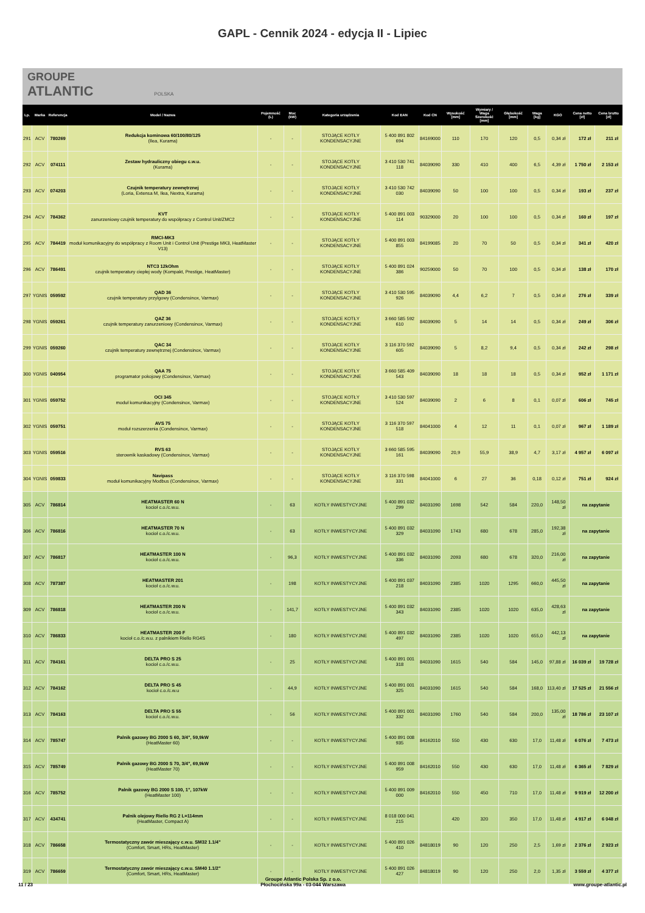GAPL - Cennik 2024 - edycja II - Lipiec
GROUPE
ATLANTIC POLSKA
| Lp. | Marka | Referencja | Model / Nazwa | Pojemność (L) | Moc (kW) | Kategoria urządzenia | Kod EAN | Kod CN | Wysokość [mm] | Wymiary / Waga Szerokość [mm] | Głębokość [mm] | Waga [kg] | KGO | Cena netto [zł] | Cena brutto [zł] |
| --- | --- | --- | --- | --- | --- | --- | --- | --- | --- | --- | --- | --- | --- | --- | --- |
| 291 | ACV | 780269 | Redukcja kominowa 60/100/80/125 (Ilea, Kurama) | - | - | STOJĄCE KOTŁY KONDENSACYJNE | 5 400 891 802 694 | 84169000 | 110 | 170 | 120 | 0,5 | 0,34 zł | 172 zł | 211 zł |
| 292 | ACV | 074111 | Zestaw hydrauliczny obiegu c.w.u. (Kurama) | - | - | STOJĄCE KOTŁY KONDENSACYJNE | 3 410 530 741 118 | 84039090 | 330 | 410 | 400 | 6,5 | 4,39 zł | 1 750 zł | 2 153 zł |
| 293 | ACV | 074203 | Czujnik temperatury zewnętrznej (Loria, Extensa M, Ilea, Nextra, Kurama) | - | - | STOJĄCE KOTŁY KONDENSACYJNE | 3 410 530 742 030 | 84039090 | 50 | 100 | 100 | 0,5 | 0,34 zł | 193 zł | 237 zł |
| 294 | ACV | 784362 | KVT zanurzeniowy czujnik temperatury do współpracy z Control Unit/ZMC2 | - | - | STOJĄCE KOTŁY KONDENSACYJNE | 5 400 891 003 114 | 90329000 | 20 | 100 | 100 | 0,5 | 0,34 zł | 160 zł | 197 zł |
| 295 | ACV | 784419 | RMCI-MK3 moduł komunikacyjny do współpracy z Room Unit i Control Unit (Prestige MK3, HeatMaster V13) | - | - | STOJĄCE KOTŁY KONDENSACYJNE | 5 400 891 003 855 | 84199085 | 20 | 70 | 50 | 0,5 | 0,34 zł | 341 zł | 420 zł |
| 296 | ACV | 786491 | NTC3 12kOhm czujnik temperatury ciepłej wody (Kompakt, Prestige, HeatMaster) | - | - | STOJĄCE KOTŁY KONDENSACYJNE | 5 400 891 024 386 | 90259000 | 50 | 70 | 100 | 0,5 | 0,34 zł | 138 zł | 170 zł |
| 297 | YGNIS | 059592 | QAD 36 czujnik temperatury przylgowy (Condensinox, Varmax) | - | - | STOJĄCE KOTŁY KONDENSACYJNE | 3 410 530 595 926 | 84039090 | 4,4 | 6,2 | 7 | 0,5 | 0,34 zł | 276 zł | 339 zł |
| 298 | YGNIS | 059261 | QAZ 36 czujnik temperatury zanurzeniowy (Condensinox, Varmax) | - | - | STOJĄCE KOTŁY KONDENSACYJNE | 3 660 585 592 610 | 84039090 | 5 | 14 | 14 | 0,5 | 0,34 zł | 249 zł | 306 zł |
| 299 | YGNIS | 059260 | QAC 34 czujnik temperatury zewnętrznej (Condensinox, Varmax) | - | - | STOJĄCE KOTŁY KONDENSACYJNE | 3 116 370 592 605 | 84039090 | 5 | 8,2 | 9,4 | 0,5 | 0,34 zł | 242 zł | 298 zł |
| 300 | YGNIS | 040954 | QAA 75 programator pokojowy (Condensinox, Varmax) | - | - | STOJĄCE KOTŁY KONDENSACYJNE | 3 660 585 409 543 | 84039090 | 18 | 18 | 18 | 0,5 | 0,34 zł | 952 zł | 1 171 zł |
| 301 | YGNIS | 059752 | OCI 345 moduł komunikacyjny (Condensinox, Varmax) | - | - | STOJĄCE KOTŁY KONDENSACYJNE | 3 410 530 597 524 | 84039090 | 2 | 6 | 8 | 0,1 | 0,07 zł | 606 zł | 745 zł |
| 302 | YGNIS | 059751 | AVS 75 moduł rozszerzenia (Condensinox, Varmax) | - | - | STOJĄCE KOTŁY KONDENSACYJNE | 3 116 370 597 518 | 84041000 | 4 | 12 | 11 | 0,1 | 0,07 zł | 967 zł | 1 189 zł |
| 303 | YGNIS | 059516 | RVS 63 sterownik kaskadowy (Condensinox, Varmax) | - | - | STOJĄCE KOTŁY KONDENSACYJNE | 3 660 585 595 161 | 84039090 | 20,9 | 55,9 | 38,9 | 4,7 | 3,17 zł | 4 957 zł | 6 097 zł |
| 304 | YGNIS | 059833 | Navipass moduł komunikacyjny Modbus (Condensinox, Varmax) | - | - | STOJĄCE KOTŁY KONDENSACYJNE | 3 116 370 598 331 | 84041000 | 6 | 27 | 36 | 0,18 | 0,12 zł | 751 zł | 924 zł |
| 305 | ACV | 786814 | HEATMASTER 60 N kocioł c.o./c.w.u. | - | 63 | KOTŁY INWESTYCYJNE | 5 400 891 032 299 | 84031090 | 1698 | 542 | 584 | 220,0 | 148,50 zł | na zapytanie | |
| 306 | ACV | 786816 | HEATMASTER 70 N kocioł c.o./c.w.u. | - | 63 | KOTŁY INWESTYCYJNE | 5 400 891 032 329 | 84031090 | 1743 | 680 | 678 | 285,0 | 192,38 zł | na zapytanie | |
| 307 | ACV | 786817 | HEATMASTER 100 N kocioł c.o./c.w.u. | - | 96,3 | KOTŁY INWESTYCYJNE | 5 400 891 032 336 | 84031090 | 2093 | 680 | 678 | 320,0 | 216,00 zł | na zapytanie | |
| 308 | ACV | 787387 | HEATMASTER 201 kocioł c.o./c.w.u. | - | 198 | KOTŁY INWESTYCYJNE | 5 400 891 037 218 | 84031090 | 2385 | 1020 | 1295 | 660,0 | 445,50 zł | na zapytanie | |
| 309 | ACV | 786818 | HEATMASTER 200 N kocioł c.o./c.w.u. | - | 141,7 | KOTŁY INWESTYCYJNE | 5 400 891 032 343 | 84031090 | 2385 | 1020 | 1020 | 635,0 | 428,63 zł | na zapytanie | |
| 310 | ACV | 786833 | HEATMASTER 200 F kocioł c.o./c.w.u. z palnikiem Riello RG4S | - | 180 | KOTŁY INWESTYCYJNE | 5 400 891 032 497 | 84031090 | 2385 | 1020 | 1020 | 655,0 | 442,13 zł | na zapytanie | |
| 311 | ACV | 784161 | DELTA PRO S 25 kocioł c.o./c.w.u. | - | 25 | KOTŁY INWESTYCYJNE | 5 400 891 001 318 | 84031090 | 1615 | 540 | 584 | 145,0 | 97,88 zł | 16 039 zł | 19 728 zł |
| 312 | ACV | 784162 | DELTA PRO S 45 kocioł c.o./c.w.u | - | 44,9 | KOTŁY INWESTYCYJNE | 5 400 891 001 325 | 84031090 | 1615 | 540 | 584 | 168,0 | 113,40 zł | 17 525 zł | 21 556 zł |
| 313 | ACV | 784163 | DELTA PRO S 55 kocioł c.o./c.w.u. | - | 56 | KOTŁY INWESTYCYJNE | 5 400 891 001 332 | 84031090 | 1760 | 540 | 584 | 200,0 | 135,00 zł | 18 786 zł | 23 107 zł |
| 314 | ACV | 785747 | Palnik gazowy BG 2000 S 60, 3/4", 59,9kW (HeatMaster 60) | - | - | KOTŁY INWESTYCYJNE | 5 400 891 008 935 | 84162010 | 550 | 430 | 630 | 17,0 | 11,48 zł | 6 076 zł | 7 473 zł |
| 315 | ACV | 785749 | Palnik gazowy BG 2000 S 70, 3/4", 69,9kW (HeatMaster 70) | - | - | KOTŁY INWESTYCYJNE | 5 400 891 008 959 | 84162010 | 550 | 430 | 630 | 17,0 | 11,48 zł | 6 365 zł | 7 829 zł |
| 316 | ACV | 785752 | Palnik gazowy BG 2000 S 100, 1", 107kW (HeatMaster 100) | - | - | KOTŁY INWESTYCYJNE | 5 400 891 009 000 | 84162010 | 550 | 450 | 710 | 17,0 | 11,48 zł | 9 919 zł | 12 200 zł |
| 317 | ACV | 434741 | Palnik olejowy Riello RG 2 L=114mm (HeatMaster, Compact A) | - | - | KOTŁY INWESTYCYJNE | 8 018 000 041 215 | | 420 | 320 | 350 | 17,0 | 11,48 zł | 4 917 zł | 6 048 zł |
| 318 | ACV | 786658 | Termostatyczny zawór mieszający c.w.u. SM32 1.1/4” (Comfort, Smart, HRs, HeatMaster) | - | - | KOTŁY INWESTYCYJNE | 5 400 891 026 410 | 84818019 | 90 | 120 | 250 | 2,5 | 1,69 zł | 2 376 zł | 2 923 zł |
| 319 | ACV | 786659 | Termostatyczny zawór mieszający c.w.u. SM40 1.1/2” (Comfort, Smart, HRs, HeatMaster) | - | - | KOTŁY INWESTYCYJNE | 5 400 891 026 427 | 84818019 | 90 | 120 | 250 | 2,0 | 1,35 zł | 3 559 zł | 4 377 zł |
11 / 23 Groupe Atlantic Polska Sp. z o.o.
Płochocińska 99a - 03-044 Warszawa www.groupe-atlantic.pl